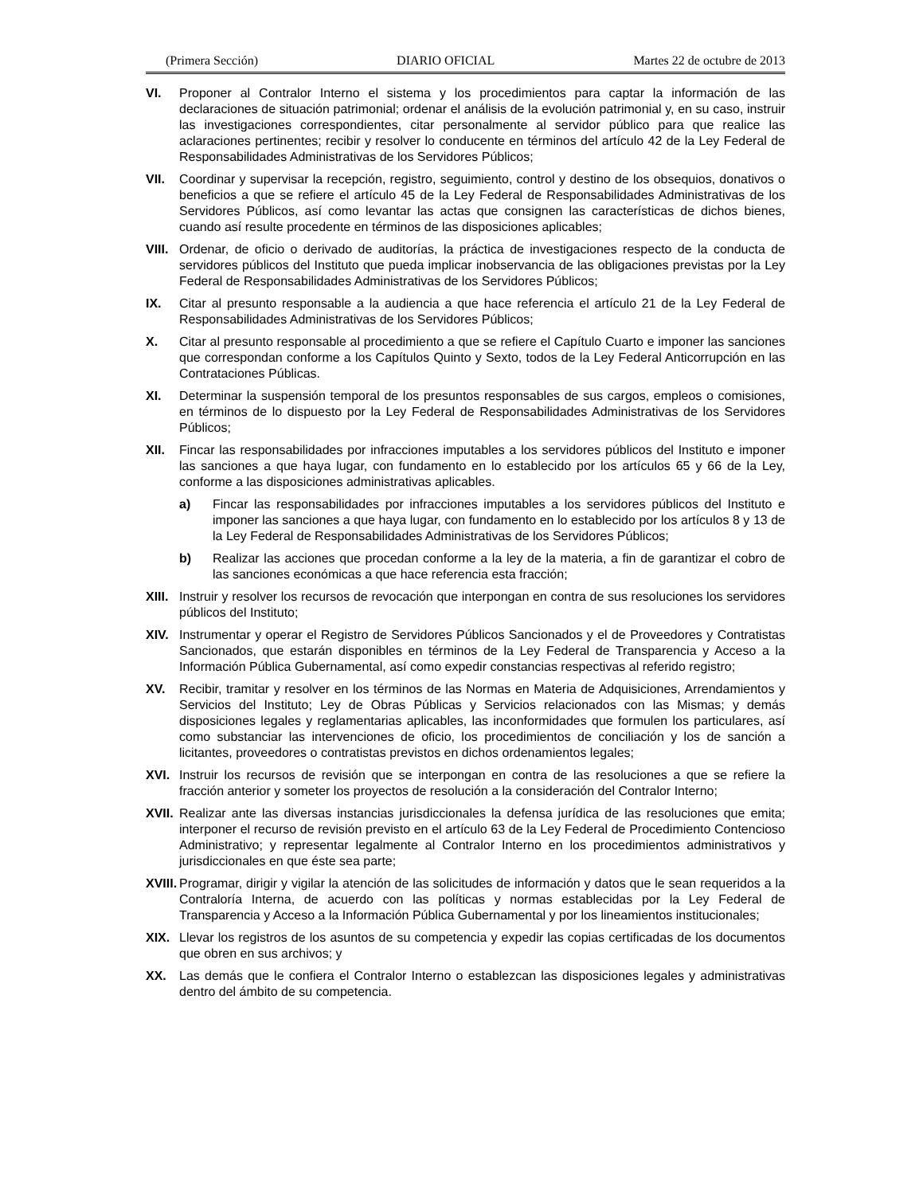(Primera Sección) DIARIO OFICIAL Martes 22 de octubre de 2013
VI. Proponer al Contralor Interno el sistema y los procedimientos para captar la información de las declaraciones de situación patrimonial; ordenar el análisis de la evolución patrimonial y, en su caso, instruir las investigaciones correspondientes, citar personalmente al servidor público para que realice las aclaraciones pertinentes; recibir y resolver lo conducente en términos del artículo 42 de la Ley Federal de Responsabilidades Administrativas de los Servidores Públicos;
VII. Coordinar y supervisar la recepción, registro, seguimiento, control y destino de los obsequios, donativos o beneficios a que se refiere el artículo 45 de la Ley Federal de Responsabilidades Administrativas de los Servidores Públicos, así como levantar las actas que consignen las características de dichos bienes, cuando así resulte procedente en términos de las disposiciones aplicables;
VIII. Ordenar, de oficio o derivado de auditorías, la práctica de investigaciones respecto de la conducta de servidores públicos del Instituto que pueda implicar inobservancia de las obligaciones previstas por la Ley Federal de Responsabilidades Administrativas de los Servidores Públicos;
IX. Citar al presunto responsable a la audiencia a que hace referencia el artículo 21 de la Ley Federal de Responsabilidades Administrativas de los Servidores Públicos;
X. Citar al presunto responsable al procedimiento a que se refiere el Capítulo Cuarto e imponer las sanciones que correspondan conforme a los Capítulos Quinto y Sexto, todos de la Ley Federal Anticorrupción en las Contrataciones Públicas.
XI. Determinar la suspensión temporal de los presuntos responsables de sus cargos, empleos o comisiones, en términos de lo dispuesto por la Ley Federal de Responsabilidades Administrativas de los Servidores Públicos;
XII. Fincar las responsabilidades por infracciones imputables a los servidores públicos del Instituto e imponer las sanciones a que haya lugar, con fundamento en lo establecido por los artículos 65 y 66 de la Ley, conforme a las disposiciones administrativas aplicables.
a) Fincar las responsabilidades por infracciones imputables a los servidores públicos del Instituto e imponer las sanciones a que haya lugar, con fundamento en lo establecido por los artículos 8 y 13 de la Ley Federal de Responsabilidades Administrativas de los Servidores Públicos;
b) Realizar las acciones que procedan conforme a la ley de la materia, a fin de garantizar el cobro de las sanciones económicas a que hace referencia esta fracción;
XIII. Instruir y resolver los recursos de revocación que interpongan en contra de sus resoluciones los servidores públicos del Instituto;
XIV. Instrumentar y operar el Registro de Servidores Públicos Sancionados y el de Proveedores y Contratistas Sancionados, que estarán disponibles en términos de la Ley Federal de Transparencia y Acceso a la Información Pública Gubernamental, así como expedir constancias respectivas al referido registro;
XV. Recibir, tramitar y resolver en los términos de las Normas en Materia de Adquisiciones, Arrendamientos y Servicios del Instituto; Ley de Obras Públicas y Servicios relacionados con las Mismas; y demás disposiciones legales y reglamentarias aplicables, las inconformidades que formulen los particulares, así como substanciar las intervenciones de oficio, los procedimientos de conciliación y los de sanción a licitantes, proveedores o contratistas previstos en dichos ordenamientos legales;
XVI. Instruir los recursos de revisión que se interpongan en contra de las resoluciones a que se refiere la fracción anterior y someter los proyectos de resolución a la consideración del Contralor Interno;
XVII. Realizar ante las diversas instancias jurisdiccionales la defensa jurídica de las resoluciones que emita; interponer el recurso de revisión previsto en el artículo 63 de la Ley Federal de Procedimiento Contencioso Administrativo; y representar legalmente al Contralor Interno en los procedimientos administrativos y jurisdiccionales en que éste sea parte;
XVIII. Programar, dirigir y vigilar la atención de las solicitudes de información y datos que le sean requeridos a la Contraloría Interna, de acuerdo con las políticas y normas establecidas por la Ley Federal de Transparencia y Acceso a la Información Pública Gubernamental y por los lineamientos institucionales;
XIX. Llevar los registros de los asuntos de su competencia y expedir las copias certificadas de los documentos que obren en sus archivos; y
XX. Las demás que le confiera el Contralor Interno o establezcan las disposiciones legales y administrativas dentro del ámbito de su competencia.